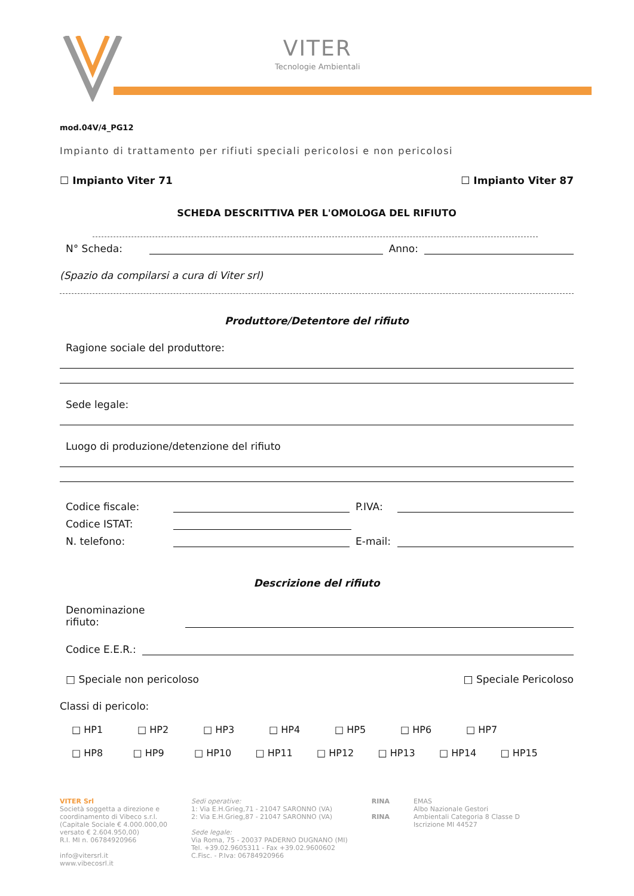VITER
Tecnologie Ambientali
mod.04V/4_PG12
Impianto di trattamento per rifiuti speciali pericolosi e non pericolosi
☐ Impianto Viter 71 ☐ Impianto Viter 87
SCHEDA DESCRITTIVA PER L'OMOLOGA DEL RIFIUTO
N° Scheda:
Anno:
(Spazio da compilarsi a cura di Viter srl)
Produttore/Detentore del rifiuto
Ragione sociale del produttore:
Sede legale:
Luogo di produzione/detenzione del rifiuto
Codice fiscale:
P.IVA:
Codice ISTAT:
N. telefono:
E-mail:
Descrizione del rifiuto
Denominazione
rifiuto:
Codice E.E.R.:
□ Speciale non pericoloso □ Speciale Pericoloso
Classi di pericolo:
□ HP1 □ HP2 □ HP3 □ HP4 □ HP5 □ HP6 □ HP7
□ HP8 □ HP9 □ HP10 □ HP11 □ HP12 □ HP13 □ HP14 □ HP15
VITER Srl
Società soggetta a direzione e
coordinamento di Vibeco s.r.l.
(Capitale Sociale € 4.000.000,00
versato € 2.604.950,00)
R.I. MI n. 06784920966
info@vitersrl.it
www.vibecosrl.it
Sedi operative:
1: Via E.H.Grieg,71 - 21047 SARONNO (VA)
2: Via E.H.Grieg,87 - 21047 SARONNO (VA)
Sede legale:
Via Roma, 75 - 20037 PADERNO DUGNANO (MI)
Tel. +39.02.9605311 - Fax +39.02.9600602
C.Fisc. - P.Iva: 06784920966
RINA
RINA
EMAS
Albo Nazionale Gestori
Ambientali Categoria 8 Classe D
Iscrizione MI 44527